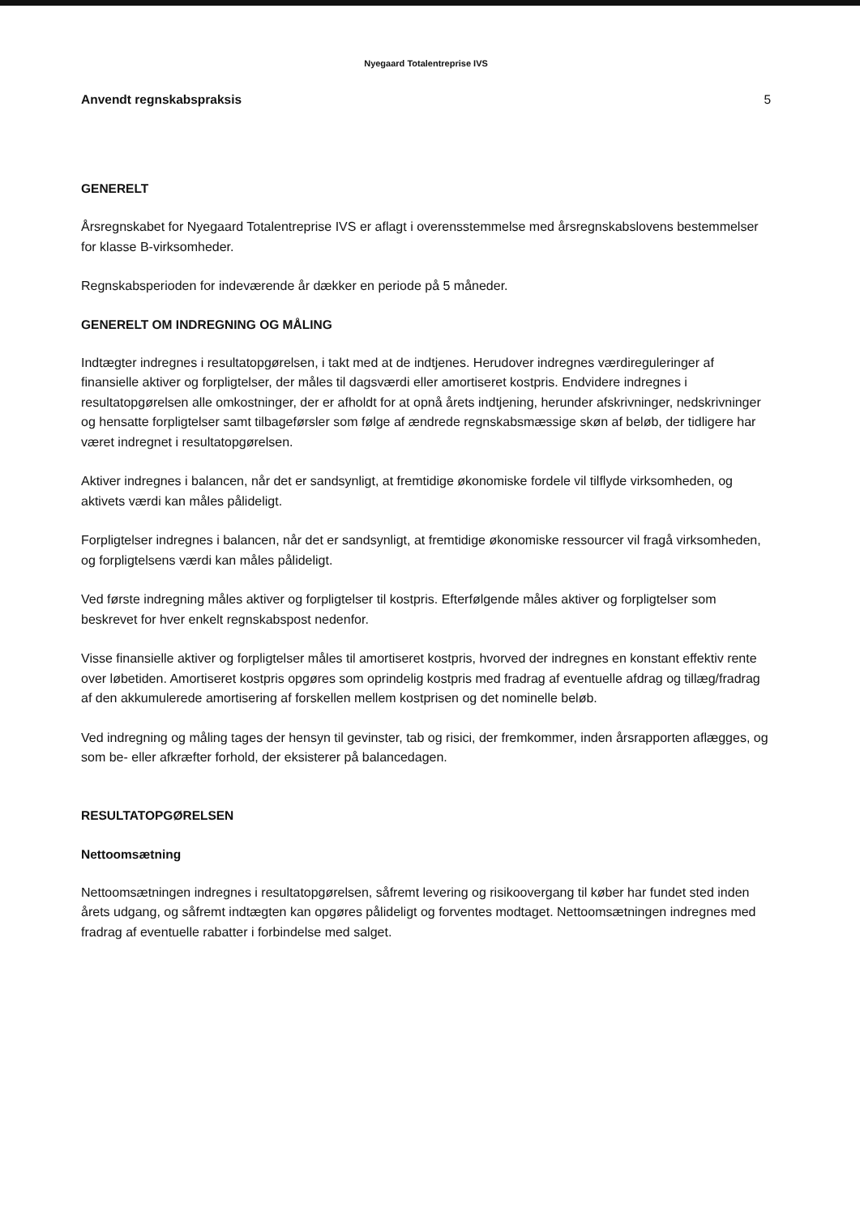Nyegaard Totalentreprise IVS
Anvendt regnskabspraksis 5
GENERELT
Årsregnskabet for Nyegaard Totalentreprise IVS er aflagt i overensstemmelse med årsregnskabslovens bestemmelser for klasse B-virksomheder.
Regnskabsperioden for indeværende år dækker en periode på 5 måneder.
GENERELT OM INDREGNING OG MÅLING
Indtægter indregnes i resultatopgørelsen, i takt med at de indtjenes. Herudover indregnes værdireguleringer af finansielle aktiver og forpligtelser, der måles til dagsværdi eller amortiseret kostpris. Endvidere indregnes i resultatopgørelsen alle omkostninger, der er afholdt for at opnå årets indtjening, herunder afskrivninger, nedskrivninger og hensatte forpligtelser samt tilbageførsler som følge af ændrede regnskabsmæssige skøn af beløb, der tidligere har været indregnet i resultatopgørelsen.
Aktiver indregnes i balancen, når det er sandsynligt, at fremtidige økonomiske fordele vil tilflyde virksomheden, og aktivets værdi kan måles pålideligt.
Forpligtelser indregnes i balancen, når det er sandsynligt, at fremtidige økonomiske ressourcer vil fragå virksomheden, og forpligtelsens værdi kan måles pålideligt.
Ved første indregning måles aktiver og forpligtelser til kostpris. Efterfølgende måles aktiver og forpligtelser som beskrevet for hver enkelt regnskabspost nedenfor.
Visse finansielle aktiver og forpligtelser måles til amortiseret kostpris, hvorved der indregnes en konstant effektiv rente over løbetiden. Amortiseret kostpris opgøres som oprindelig kostpris med fradrag af eventuelle afdrag og tillæg/fradrag af den akkumulerede amortisering af forskellen mellem kostprisen og det nominelle beløb.
Ved indregning og måling tages der hensyn til gevinster, tab og risici, der fremkommer, inden årsrapporten aflægges, og som be- eller afkræfter forhold, der eksisterer på balancedagen.
RESULTATOPGØRELSEN
Nettoomsætning
Nettoomsætningen indregnes i resultatopgørelsen, såfremt levering og risikoovergang til køber har fundet sted inden årets udgang, og såfremt indtægten kan opgøres pålideligt og forventes modtaget. Nettoomsætningen indregnes med fradrag af eventuelle rabatter i forbindelse med salget.